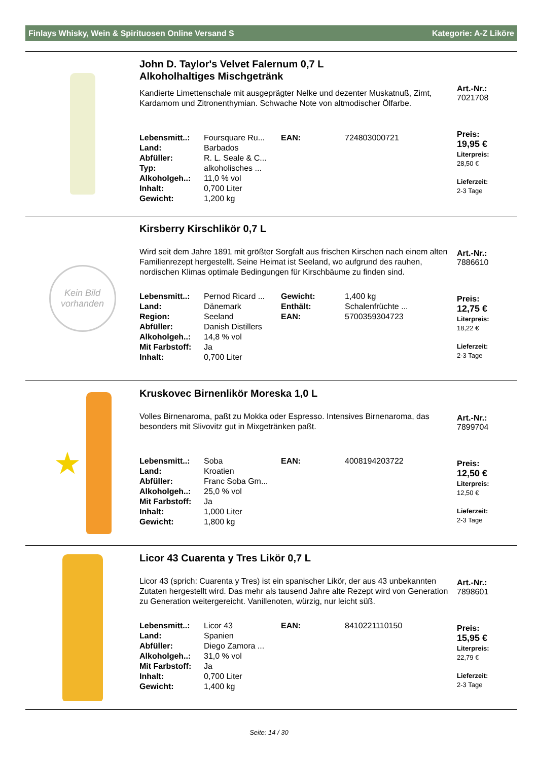Finlays Whisky, Wein & Spirituosen Online Versand S Kategorie: A-Z Liköre
John D. Taylor's Velvet Falernum 0,7 L
Alkoholhaltiges Mischgetränk
Kandierte Limettenschale mit ausgeprägter Nelke und dezenter Muskatnuß, Zimt, Kardamom und Zitronenthymian. Schwache Note von altmodischer Ölfarbe.
| Lebensmitt..: | Foursquare Ru... | EAN: | 724803000721 |
| Land: | Barbados | | |
| Abfüller: | R. L. Seale & C... | | |
| Typ: | alkoholisches ... | | |
| Alkoholgeh..: | 11,0 % vol | | |
| Inhalt: | 0,700 Liter | | |
| Gewicht: | 1,200 kg | | |
Art.-Nr.:
7021708
Preis:
19,95 €
Literpreis:
28,50 €
Lieferzeit:
2-3 Tage
Kein Bild
vorhanden
Kirsberry Kirschlikör 0,7 L
Wird seit dem Jahre 1891 mit größter Sorgfalt aus frischen Kirschen nach einem alten Familienrezept hergestellt. Seine Heimat ist Seeland, wo aufgrund des rauhen, nordischen Klimas optimale Bedingungen für Kirschbäume zu finden sind.
| Lebensmitt..: | Pernod Ricard ... | Gewicht: | 1,400 kg |
| Land: | Dänemark | Enthält: | Schalenfrüchte ... |
| Region: | Seeland | EAN: | 5700359304723 |
| Abfüller: | Danish Distillers | | |
| Alkoholgeh..: | 14,8 % vol | | |
| Mit Farbstoff: | Ja | | |
| Inhalt: | 0,700 Liter | | |
Art.-Nr.:
7886610
Preis:
12,75 €
Literpreis:
18,22 €
Lieferzeit:
2-3 Tage
★
Kruskovec Birnenlikör Moreska 1,0 L
Volles Birnenaroma, paßt zu Mokka oder Espresso. Intensives Birnenaroma, das besonders mit Slivovitz gut in Mixgetränken paßt.
| Lebensmitt..: | Soba | EAN: | 4008194203722 |
| Land: | Kroatien | | |
| Abfüller: | Franc Soba Gm... | | |
| Alkoholgeh..: | 25,0 % vol | | |
| Mit Farbstoff: | Ja | | |
| Inhalt: | 1,000 Liter | | |
| Gewicht: | 1,800 kg | | |
Art.-Nr.:
7899704
Preis:
12,50 €
Literpreis:
12,50 €
Lieferzeit:
2-3 Tage
Licor 43 Cuarenta y Tres Likör 0,7 L
Licor 43 (sprich: Cuarenta y Tres) ist ein spanischer Likör, der aus 43 unbekannten Zutaten hergestellt wird. Das mehr als tausend Jahre alte Rezept wird von Generation zu Generation weitergereicht. Vanillenoten, würzig, nur leicht süß.
| Lebensmitt..: | Licor 43 | EAN: | 8410221110150 |
| Land: | Spanien | | |
| Abfüller: | Diego Zamora ... | | |
| Alkoholgeh..: | 31,0 % vol | | |
| Mit Farbstoff: | Ja | | |
| Inhalt: | 0,700 Liter | | |
| Gewicht: | 1,400 kg | | |
Art.-Nr.:
7898601
Preis:
15,95 €
Literpreis:
22,79 €
Lieferzeit:
2-3 Tage
Seite: 14 / 30